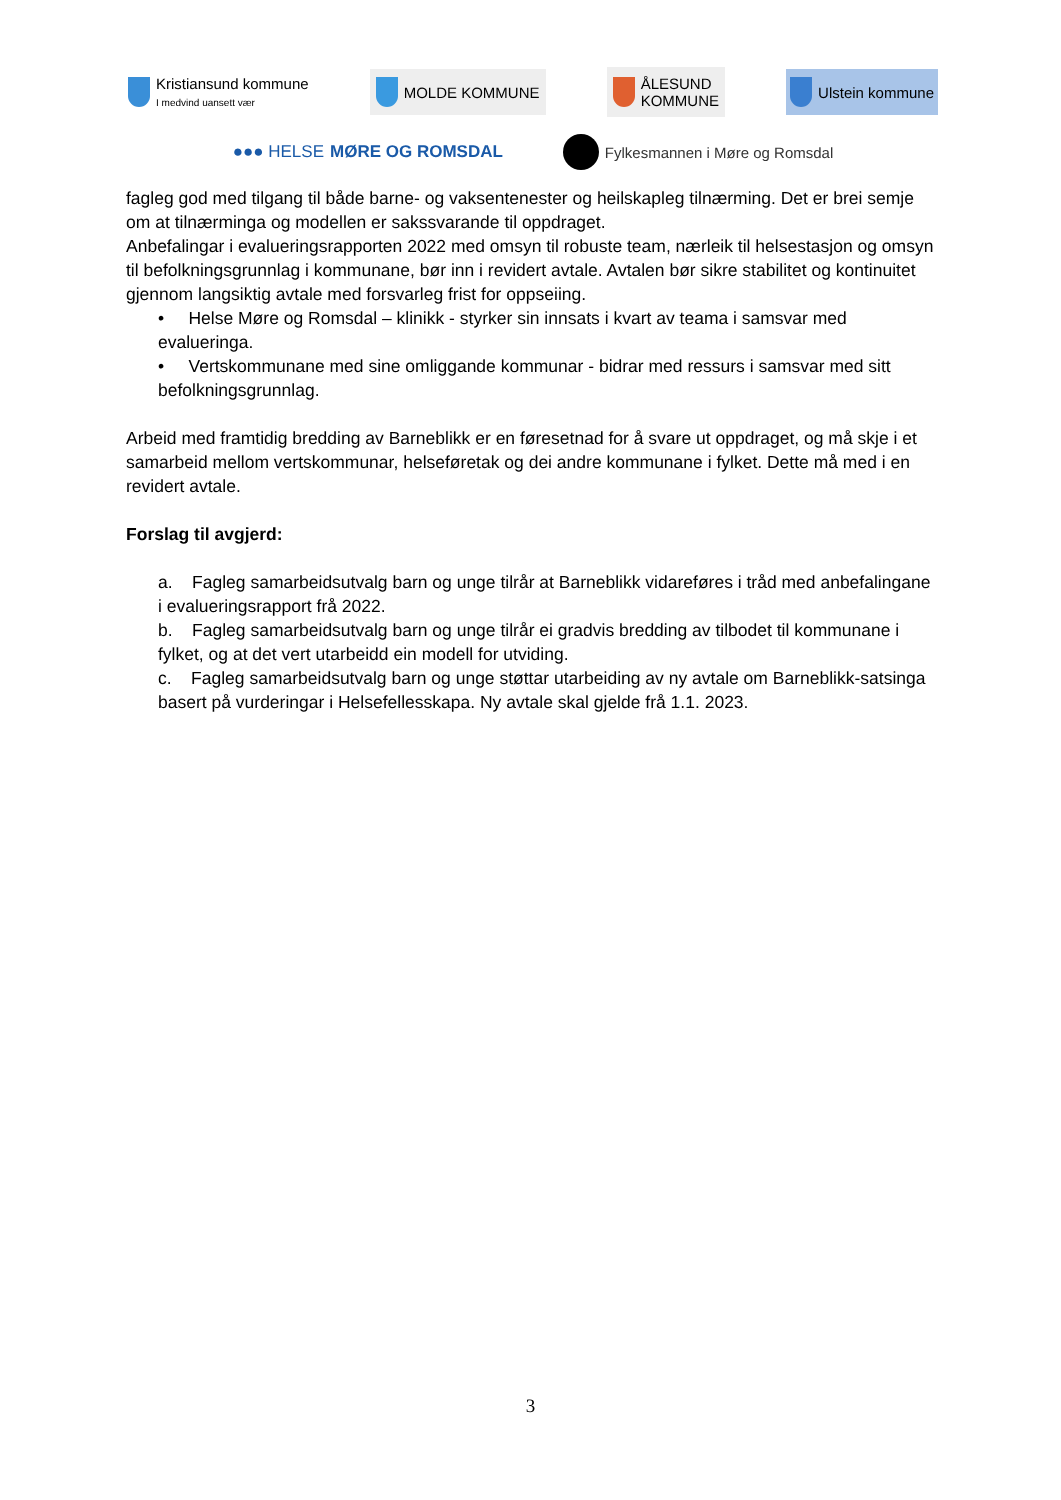Kristiansund kommune
I medvind uansett vær
MOLDE KOMMUNE
ÅLESUND
KOMMUNE
Ulstein kommune
●●● HELSE MØRE OG ROMSDAL Fylkesmannen i Møre og Romsdal
fagleg god med tilgang til både barne- og vaksentenester og heilskapleg tilnærming. Det er brei semje om at tilnærminga og modellen er sakssvarande til oppdraget.
Anbefalingar i evalueringsrapporten 2022 med omsyn til robuste team, nærleik til helsestasjon og omsyn til befolkningsgrunnlag i kommunane, bør inn i revidert avtale. Avtalen bør sikre stabilitet og kontinuitet gjennom langsiktig avtale med forsvarleg frist for oppseiing.
• Helse Møre og Romsdal – klinikk - styrker sin innsats i kvart av teama i samsvar med evalueringa.
• Vertskommunane med sine omliggande kommunar - bidrar med ressurs i samsvar med sitt befolkningsgrunnlag.
Arbeid med framtidig bredding av Barneblikk er en føresetnad for å svare ut oppdraget, og må skje i et samarbeid mellom vertskommunar, helseføretak og dei andre kommunane i fylket. Dette må med i en revidert avtale.
Forslag til avgjerd:
a. Fagleg samarbeidsutvalg barn og unge tilrår at Barneblikk vidareføres i tråd med anbefalingane i evalueringsrapport frå 2022.
b. Fagleg samarbeidsutvalg barn og unge tilrår ei gradvis bredding av tilbodet til kommunane i fylket, og at det vert utarbeidd ein modell for utviding.
c. Fagleg samarbeidsutvalg barn og unge støttar utarbeiding av ny avtale om Barneblikk-satsinga basert på vurderingar i Helsefellesskapa. Ny avtale skal gjelde frå 1.1. 2023.
3